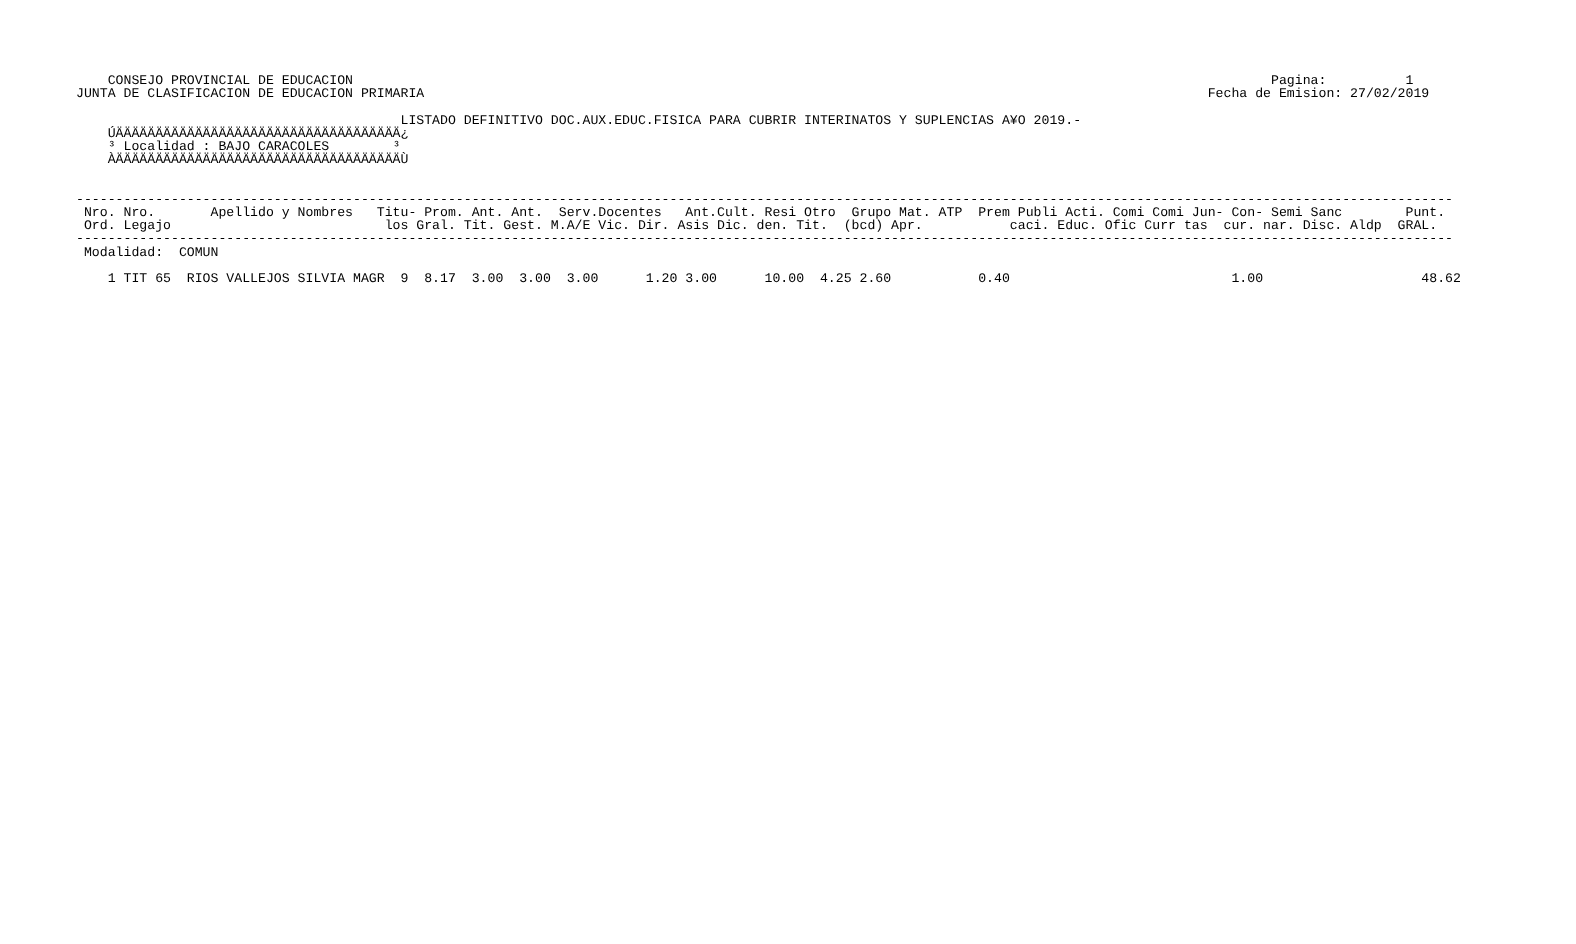CONSEJO PROVINCIAL DE EDUCACION                                                                                                                    Pagina:          1
JUNTA DE CLASIFICACION DE EDUCACION PRIMARIA                                                                                                   Fecha de Emision: 27/02/2019

                                         LISTADO DEFINITIVO DOC.AUX.EDUC.FISICA PARA CUBRIR INTERINATOS Y SUPLENCIAS A¥O 2019.-
    ÚÄÄÄÄÄÄÄÄÄÄÄÄÄÄÄÄÄÄÄÄÄÄÄÄÄÄÄÄÄÄÄÄÄÄÄÄ¿
    ³ Localidad : BAJO CARACOLES        ³
    ÀÄÄÄÄÄÄÄÄÄÄÄÄÄÄÄÄÄÄÄÄÄÄÄÄÄÄÄÄÄÄÄÄÄÄÄÄÙ


------------------------------------------------------------------------------------------------------------------------------------------------------------------------------
 Nro. Nro.       Apellido y Nombres   Titu- Prom. Ant. Ant.  Serv.Docentes   Ant.Cult. Resi Otro  Grupo Mat. ATP  Prem Publi Acti. Comi Comi Jun- Con- Semi Sanc        Punt.
 Ord. Legajo                           los Gral. Tit. Gest. M.A/E Vic. Dir. Asis Dic. den. Tit.  (bcd) Apr.           caci. Educ. Ofic Curr tas  cur. nar. Disc. Aldp  GRAL.
------------------------------------------------------------------------------------------------------------------------------------------------------------------------------
 Modalidad:  COMUN

    1 TIT 65  RIOS VALLEJOS SILVIA MAGR  9  8.17  3.00  3.00  3.00      1.20 3.00      10.00  4.25 2.60           0.40                            1.00                    48.62